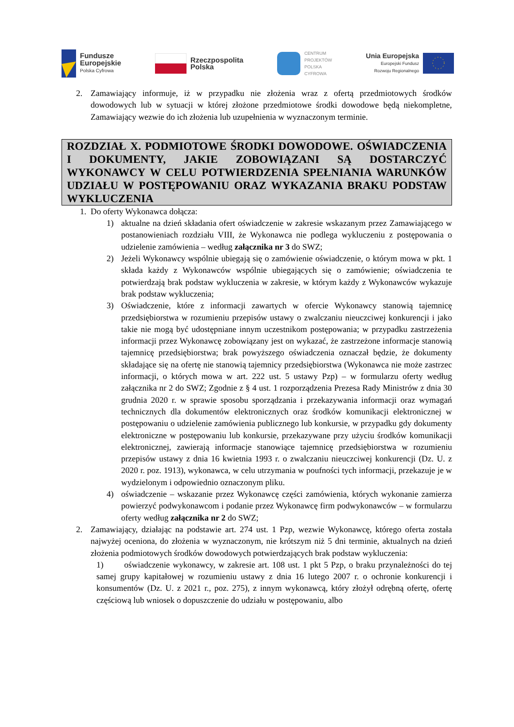Fundusze
Europejskie
Polska Cyfrowa
Rzeczpospolita
Polska
CENTRUM
PROJEKTÓW
POLSKA
CYFROWA
Unia Europejska
Europejski Fundusz
Rozwoju Regionalnego
2. Zamawiający informuje, iż w przypadku nie złożenia wraz z ofertą przedmiotowych środków dowodowych lub w sytuacji w której złożone przedmiotowe środki dowodowe będą niekompletne, Zamawiający wezwie do ich złożenia lub uzupełnienia w wyznaczonym terminie.
ROZDZIAŁ X. PODMIOTOWE ŚRODKI DOWODOWE. OŚWIADCZENIA I DOKUMENTY, JAKIE ZOBOWIĄZANI SĄ DOSTARCZYĆ WYKONAWCY W CELU POTWIERDZENIA SPEŁNIANIA WARUNKÓW UDZIAŁU W POSTĘPOWANIU ORAZ WYKAZANIA BRAKU PODSTAW WYKLUCZENIA
1. Do oferty Wykonawca dołącza:
1) aktualne na dzień składania ofert oświadczenie w zakresie wskazanym przez Zamawiającego w postanowieniach rozdziału VIII, że Wykonawca nie podlega wykluczeniu z postępowania o udzielenie zamówienia – według załącznika nr 3 do SWZ;
2) Jeżeli Wykonawcy wspólnie ubiegają się o zamówienie oświadczenie, o którym mowa w pkt. 1 składa każdy z Wykonawców wspólnie ubiegających się o zamówienie; oświadczenia te potwierdzają brak podstaw wykluczenia w zakresie, w którym każdy z Wykonawców wykazuje brak podstaw wykluczenia;
3) Oświadczenie, które z informacji zawartych w ofercie Wykonawcy stanowią tajemnicę przedsiębiorstwa w rozumieniu przepisów ustawy o zwalczaniu nieuczciwej konkurencji i jako takie nie mogą być udostępniane innym uczestnikom postępowania; w przypadku zastrzeżenia informacji przez Wykonawcę zobowiązany jest on wykazać, że zastrzeżone informacje stanowią tajemnicę przedsiębiorstwa; brak powyższego oświadczenia oznaczał będzie, że dokumenty składające się na ofertę nie stanowią tajemnicy przedsiębiorstwa (Wykonawca nie może zastrzec informacji, o których mowa w art. 222 ust. 5 ustawy Pzp) – w formularzu oferty według załącznika nr 2 do SWZ; Zgodnie z § 4 ust. 1 rozporządzenia Prezesa Rady Ministrów z dnia 30 grudnia 2020 r. w sprawie sposobu sporządzania i przekazywania informacji oraz wymagań technicznych dla dokumentów elektronicznych oraz środków komunikacji elektronicznej w postępowaniu o udzielenie zamówienia publicznego lub konkursie, w przypadku gdy dokumenty elektroniczne w postępowaniu lub konkursie, przekazywane przy użyciu środków komunikacji elektronicznej, zawierają informacje stanowiące tajemnicę przedsiębiorstwa w rozumieniu przepisów ustawy z dnia 16 kwietnia 1993 r. o zwalczaniu nieuczciwej konkurencji (Dz. U. z 2020 r. poz. 1913), wykonawca, w celu utrzymania w poufności tych informacji, przekazuje je w wydzielonym i odpowiednio oznaczonym pliku.
4) oświadczenie – wskazanie przez Wykonawcę części zamówienia, których wykonanie zamierza powierzyć podwykonawcom i podanie przez Wykonawcę firm podwykonawców – w formularzu oferty według załącznika nr 2 do SWZ;
2. Zamawiający, działając na podstawie art. 274 ust. 1 Pzp, wezwie Wykonawcę, którego oferta została najwyżej oceniona, do złożenia w wyznaczonym, nie krótszym niż 5 dni terminie, aktualnych na dzień złożenia podmiotowych środków dowodowych potwierdzających brak podstaw wykluczenia:
1) oświadczenie wykonawcy, w zakresie art. 108 ust. 1 pkt 5 Pzp, o braku przynależności do tej samej grupy kapitałowej w rozumieniu ustawy z dnia 16 lutego 2007 r. o ochronie konkurencji i konsumentów (Dz. U. z 2021 r., poz. 275), z innym wykonawcą, który złożył odrębną ofertę, ofertę częściową lub wniosek o dopuszczenie do udziału w postępowaniu, albo